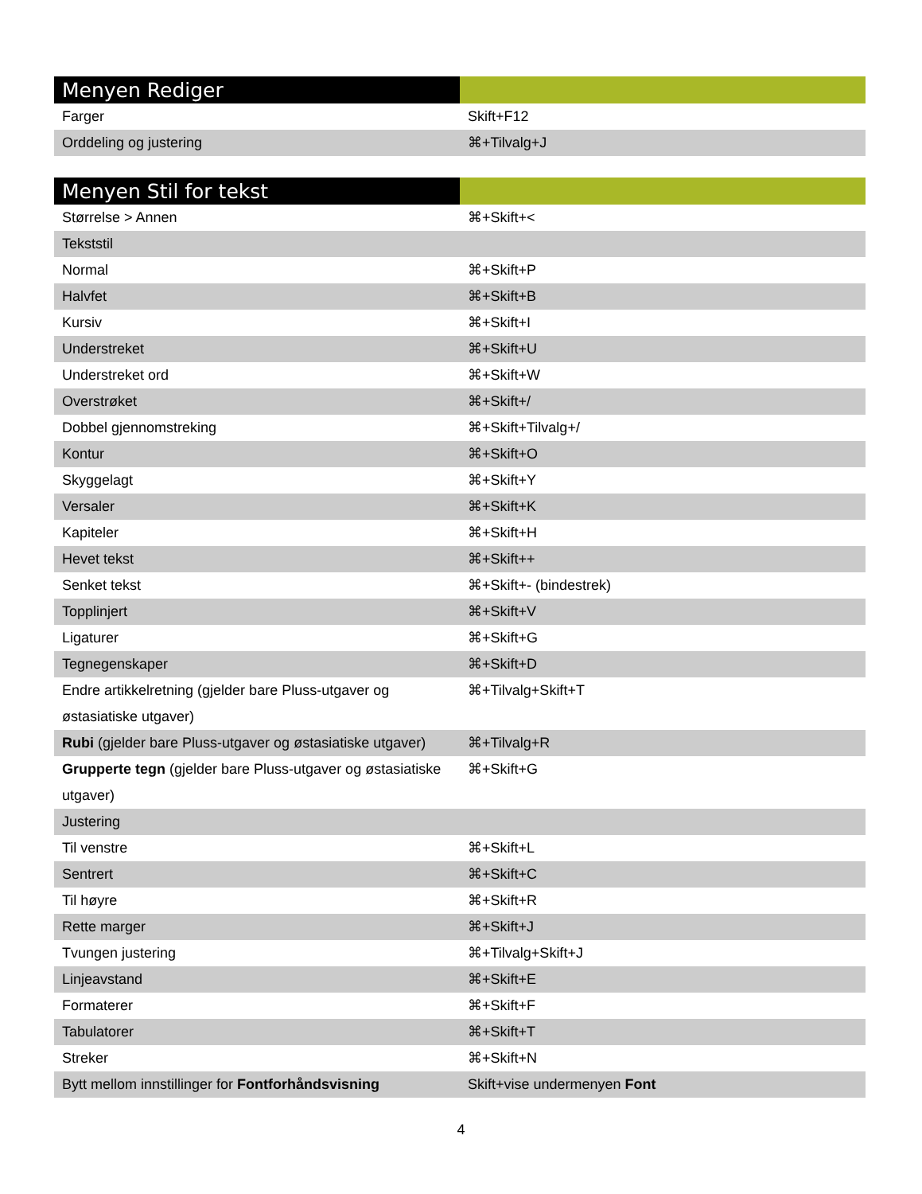| Menyen Rediger | |
| --- | --- |
| Farger | Skift+F12 |
| Orddeling og justering | ⌘+Tilvalg+J |
| Menyen Stil for tekst | |
| --- | --- |
| Størrelse > Annen | ⌘+Skift+< |
| Tekststil | |
| Normal | ⌘+Skift+P |
| Halvfet | ⌘+Skift+B |
| Kursiv | ⌘+Skift+I |
| Understreket | ⌘+Skift+U |
| Understreket ord | ⌘+Skift+W |
| Overstrøket | ⌘+Skift+/ |
| Dobbel gjennomstreking | ⌘+Skift+Tilvalg+/ |
| Kontur | ⌘+Skift+O |
| Skyggelagt | ⌘+Skift+Y |
| Versaler | ⌘+Skift+K |
| Kapiteler | ⌘+Skift+H |
| Hevet tekst | ⌘+Skift++ |
| Senket tekst | ⌘+Skift+- (bindestrek) |
| Topplinjert | ⌘+Skift+V |
| Ligaturer | ⌘+Skift+G |
| Tegnegenskaper | ⌘+Skift+D |
| Endre artikkelretning (gjelder bare Pluss-utgaver og østasiatiske utgaver) | ⌘+Tilvalg+Skift+T |
| Rubi (gjelder bare Pluss-utgaver og østasiatiske utgaver) | ⌘+Tilvalg+R |
| Grupperte tegn (gjelder bare Pluss-utgaver og østasiatiske utgaver) | ⌘+Skift+G |
| Justering | |
| Til venstre | ⌘+Skift+L |
| Sentrert | ⌘+Skift+C |
| Til høyre | ⌘+Skift+R |
| Rette marger | ⌘+Skift+J |
| Tvungen justering | ⌘+Tilvalg+Skift+J |
| Linjeavstand | ⌘+Skift+E |
| Formaterer | ⌘+Skift+F |
| Tabulatorer | ⌘+Skift+T |
| Streker | ⌘+Skift+N |
| Bytt mellom innstillinger for Fontforhåndsvisning | Skift+vise undermenyen Font |
4